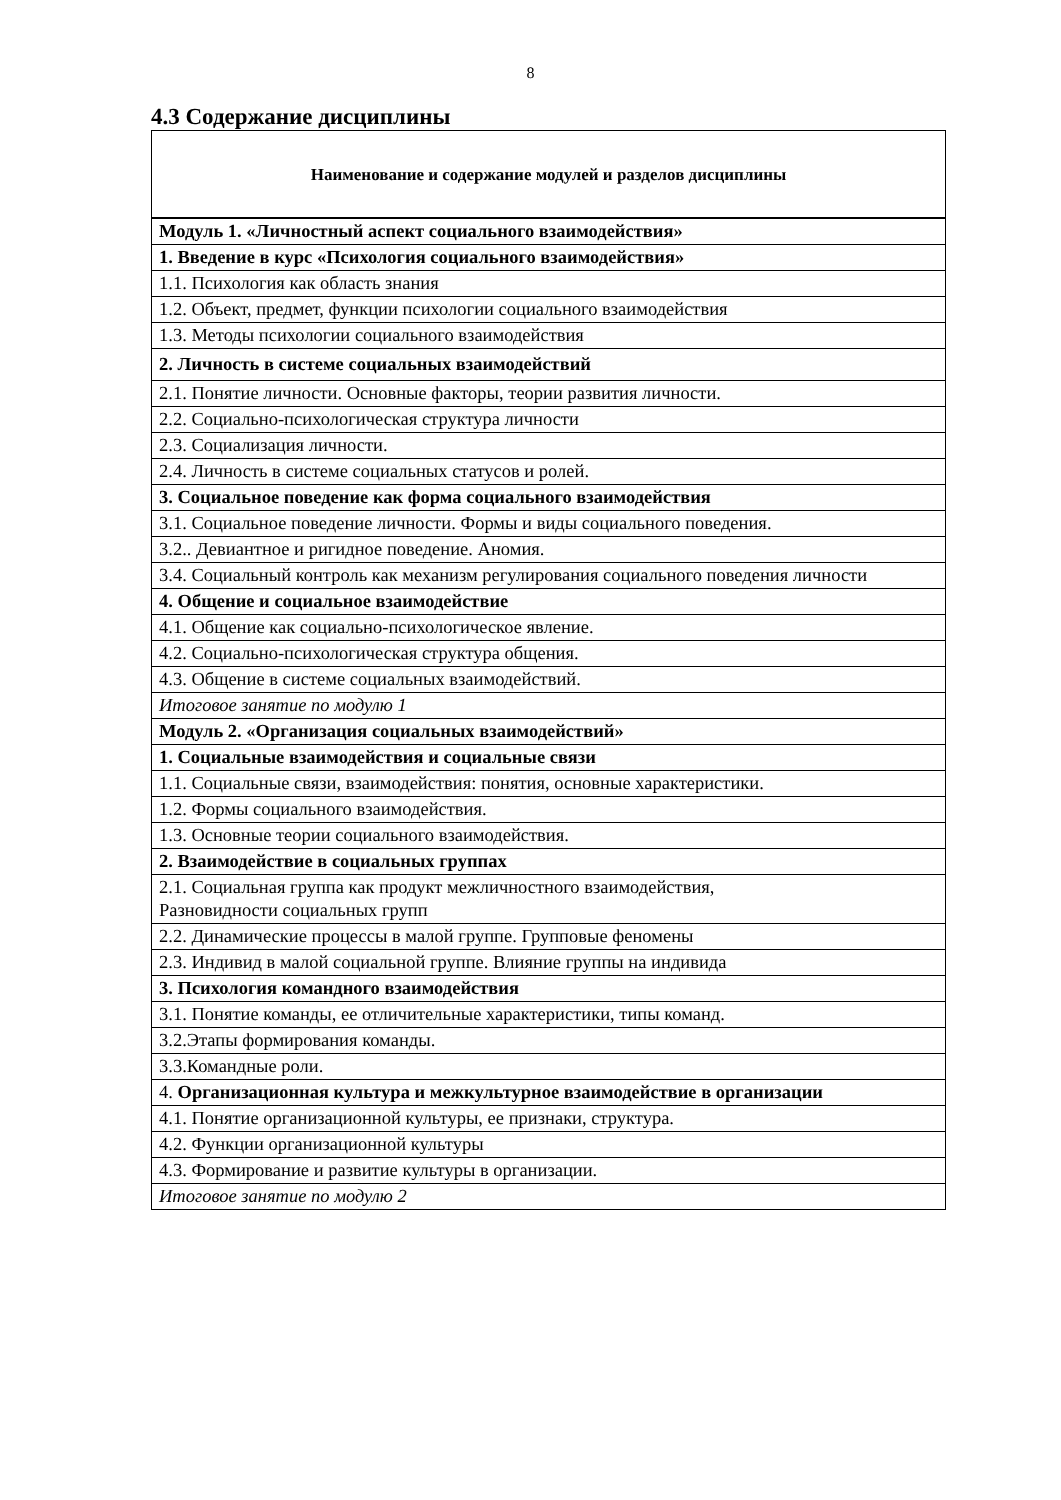8
4.3 Содержание дисциплины
| Наименование и содержание модулей и разделов дисциплины |
| --- |
| Модуль 1. «Личностный аспект социального взаимодействия» |
| 1. Введение в курс «Психология социального взаимодействия» |
| 1.1. Психология как область знания |
| 1.2. Объект, предмет, функции психологии социального взаимодействия |
| 1.3. Методы психологии социального взаимодействия |
| 2. Личность в системе социальных взаимодействий |
| 2.1. Понятие личности. Основные факторы, теории развития личности. |
| 2.2. Социально-психологическая структура личности |
| 2.3. Социализация личности. |
| 2.4. Личность в системе социальных статусов и ролей. |
| 3. Социальное поведение как форма социального взаимодействия |
| 3.1. Социальное поведение личности. Формы и виды социального поведения. |
| 3.2.. Девиантное и ригидное поведение. Аномия. |
| 3.4. Социальный контроль как механизм регулирования социального поведения личности |
| 4. Общение и социальное взаимодействие |
| 4.1. Общение как социально-психологическое явление. |
| 4.2. Социально-психологическая структура общения. |
| 4.3. Общение в системе социальных взаимодействий. |
| Итоговое занятие по модулю 1 |
| Модуль 2. «Организация социальных взаимодействий» |
| 1. Социальные взаимодействия и социальные связи |
| 1.1. Социальные связи, взаимодействия: понятия, основные характеристики. |
| 1.2. Формы социального взаимодействия. |
| 1.3. Основные теории социального взаимодействия. |
| 2. Взаимодействие в социальных группах |
| 2.1. Социальная группа как продукт межличностного взаимодействия, Разновидности социальных групп |
| 2.2. Динамические процессы в малой группе. Групповые феномены |
| 2.3. Индивид в малой социальной группе. Влияние группы на индивида |
| 3. Психология командного взаимодействия |
| 3.1. Понятие команды, ее отличительные характеристики, типы команд. |
| 3.2.Этапы формирования команды. |
| 3.3.Командные роли. |
| 4. Организационная культура и межкультурное взаимодействие в организации |
| 4.1. Понятие организационной культуры, ее признаки, структура. |
| 4.2. Функции организационной культуры |
| 4.3. Формирование и развитие культуры в организации. |
| Итоговое занятие по модулю 2 |